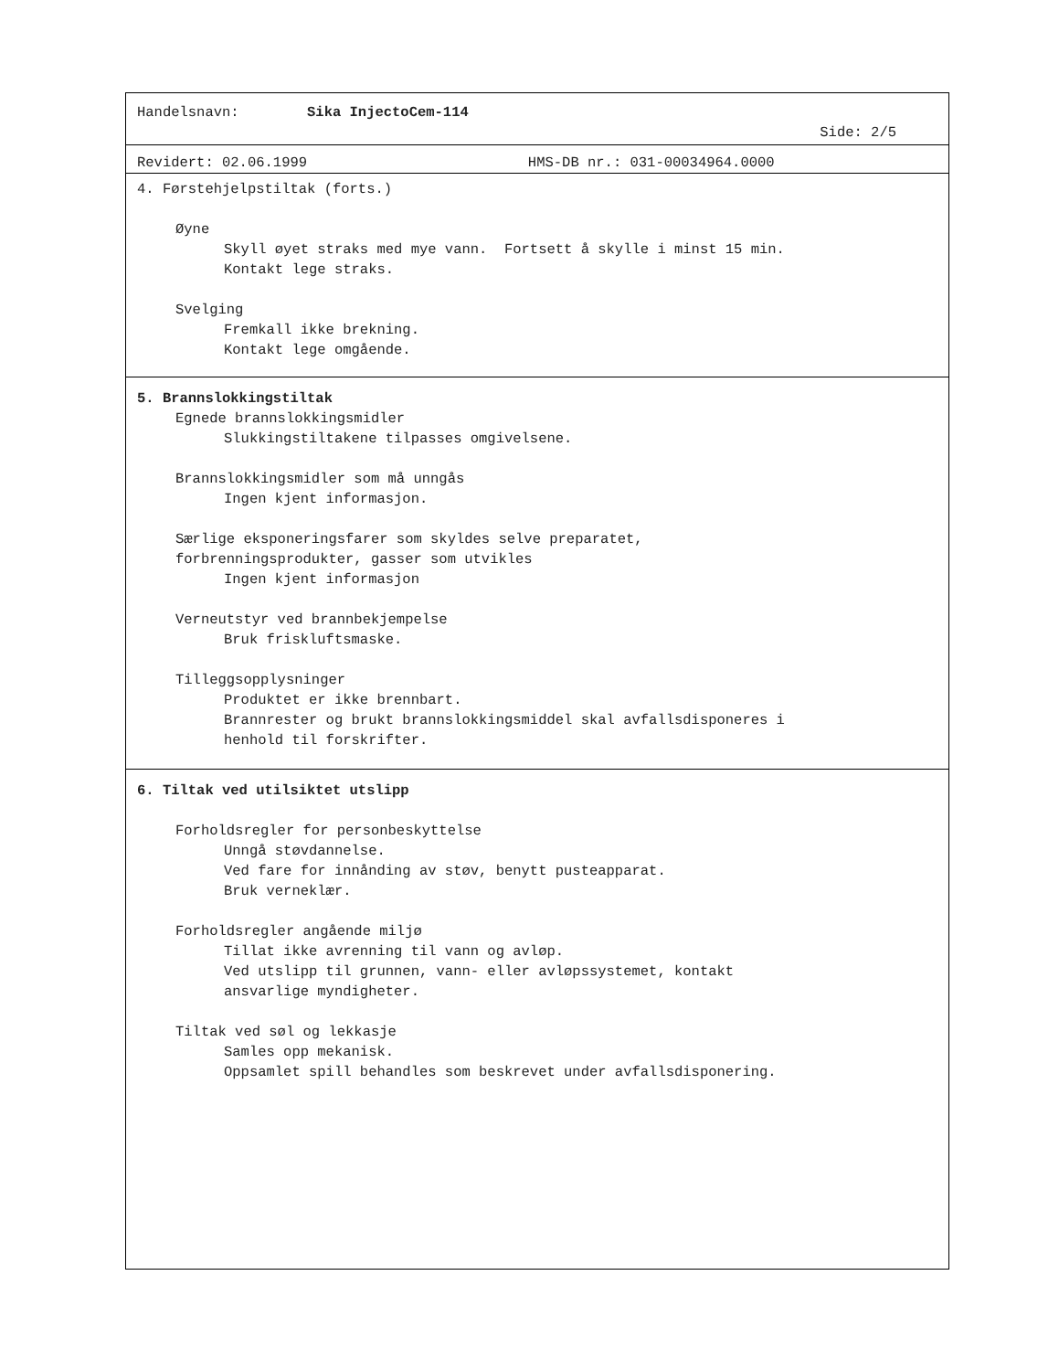Handelsnavn: Sika InjectoCem-114
Side: 2/5
Revidert: 02.06.1999 HMS-DB nr.: 031-00034964.0000
4. Førstehjelpstiltak (forts.)
Øyne
Skyll øyet straks med mye vann. Fortsett å skylle i minst 15 min.
Kontakt lege straks.
Svelging
Fremkall ikke brekning.
Kontakt lege omgående.
5. Brannslokkingstiltak
Egnede brannslokkingsmidler
Slukkingstiltakene tilpasses omgivelsene.
Brannslokkingsmidler som må unngås
Ingen kjent informasjon.
Særlige eksponeringsfarer som skyldes selve preparatet,
forbrenningsprodukter, gasser som utvikles
Ingen kjent informasjon
Verneutstyr ved brannbekjempelse
Bruk friskluftsmaske.
Tilleggsopplysninger
Produktet er ikke brennbart.
Brannrester og brukt brannslokkingsmiddel skal avfallsdisponeres i
henhold til forskrifter.
6. Tiltak ved utilsiktet utslipp
Forholdsregler for personbeskyttelse
Unngå støvdannelse.
Ved fare for innånding av støv, benytt pusteapparat.
Bruk verneklær.
Forholdsregler angående miljø
Tillat ikke avrenning til vann og avløp.
Ved utslipp til grunnen, vann- eller avløpssystemet, kontakt
ansvarlige myndigheter.
Tiltak ved søl og lekkasje
Samles opp mekanisk.
Oppsamlet spill behandles som beskrevet under avfallsdisponering.